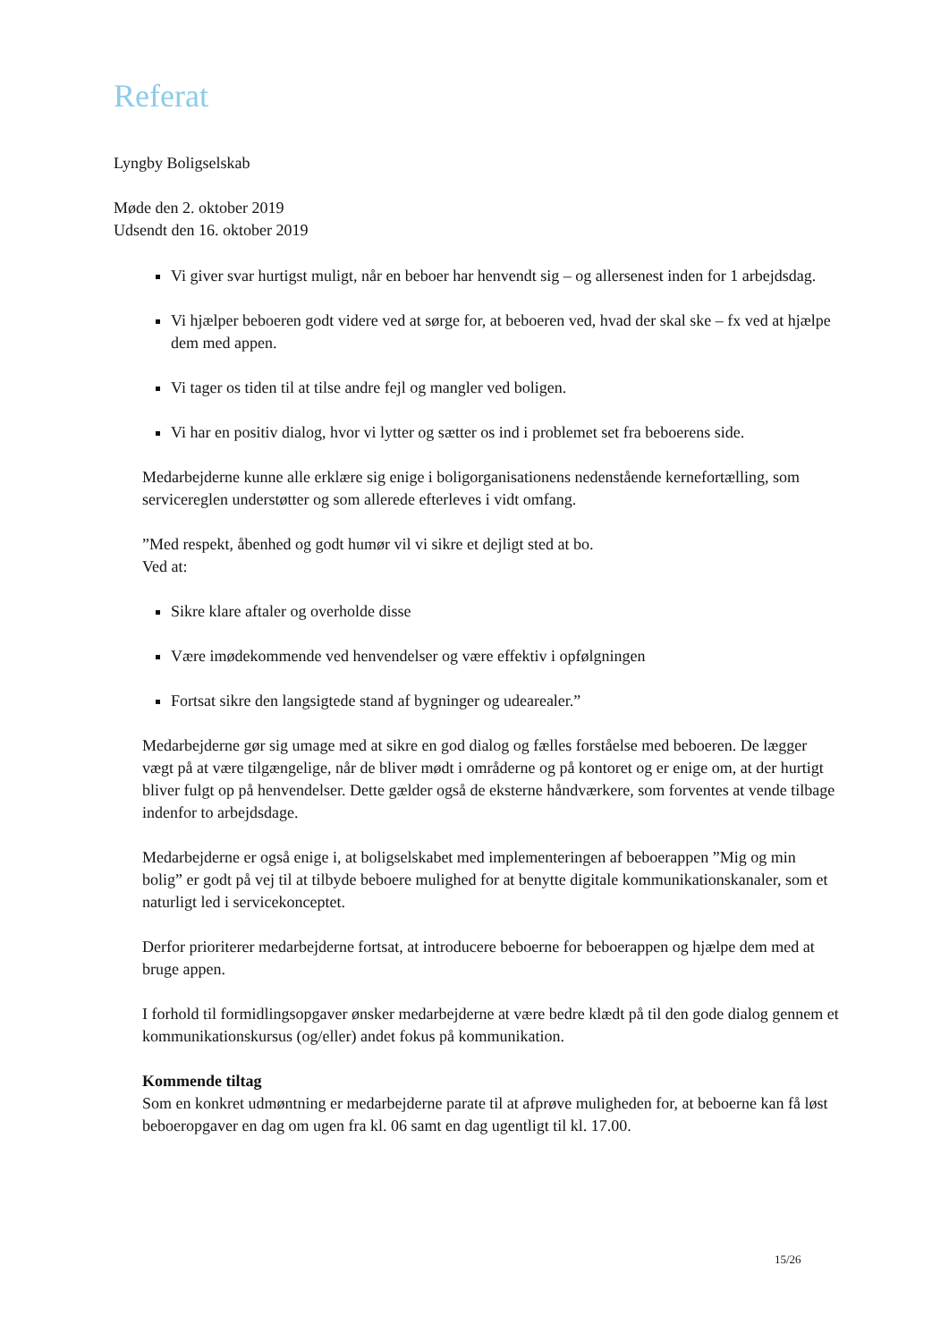Referat
Lyngby Boligselskab
Møde den 2. oktober 2019
Udsendt den 16. oktober 2019
Vi giver svar hurtigst muligt, når en beboer har henvendt sig – og allersenest inden for 1 arbejdsdag.
Vi hjælper beboeren godt videre ved at sørge for, at beboeren ved, hvad der skal ske – fx ved at hjælpe dem med appen.
Vi tager os tiden til at tilse andre fejl og mangler ved boligen.
Vi har en positiv dialog, hvor vi lytter og sætter os ind i problemet set fra beboerens side.
Medarbejderne kunne alle erklære sig enige i boligorganisationens nedenstående kernefortælling, som servicereglen understøtter og som allerede efterleves i vidt omfang.
”Med respekt, åbenhed og godt humør vil vi sikre et dejligt sted at bo.
Ved at:
Sikre klare aftaler og overholde disse
Være imødekommende ved henvendelser og være effektiv i opfølgningen
Fortsat sikre den langsigtede stand af bygninger og udearealer.”
Medarbejderne gør sig umage med at sikre en god dialog og fælles forståelse med beboeren. De lægger vægt på at være tilgængelige, når de bliver mødt i områderne og på kontoret og er enige om, at der hurtigt bliver fulgt op på henvendelser. Dette gælder også de eksterne håndværkere, som forventes at vende tilbage indenfor to arbejdsdage.
Medarbejderne er også enige i, at boligselskabet med implementeringen af beboerappen ”Mig og min bolig” er godt på vej til at tilbyde beboere mulighed for at benytte digitale kommunikationskanaler, som et naturligt led i servicekonceptet.
Derfor prioriterer medarbejderne fortsat, at introducere beboerne for beboerappen og hjælpe dem med at bruge appen.
I forhold til formidlingsopgaver ønsker medarbejderne at være bedre klædt på til den gode dialog gennem et kommunikationskursus (og/eller) andet fokus på kommunikation.
Kommende tiltag
Som en konkret udmøntning er medarbejderne parate til at afprøve muligheden for, at beboerne kan få løst beboeropgaver en dag om ugen fra kl. 06 samt en dag ugentligt til kl. 17.00.
15/26